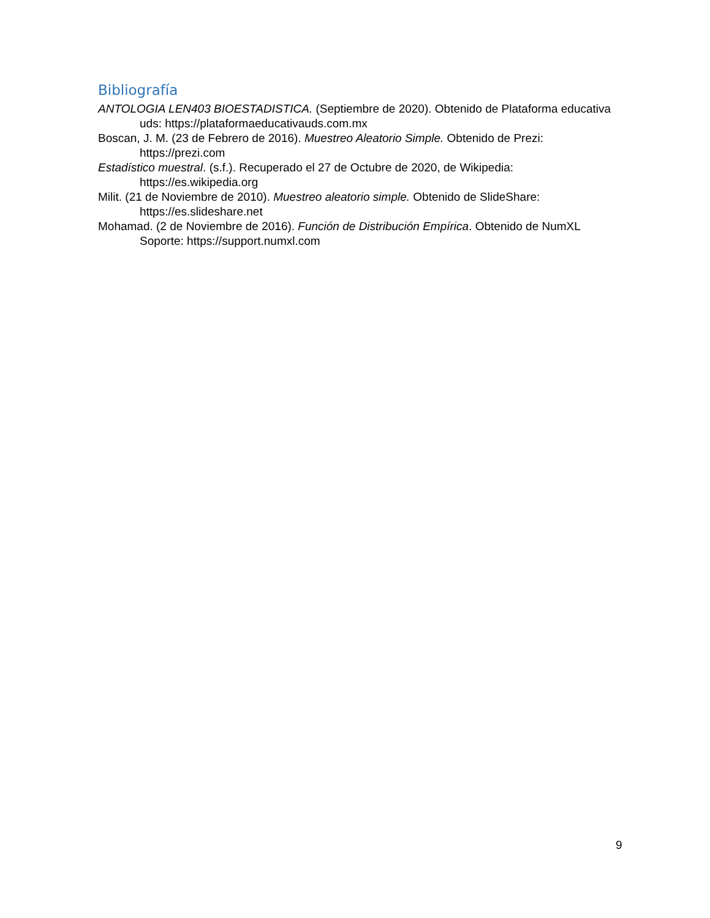Bibliografía
ANTOLOGIA LEN403 BIOESTADISTICA. (Septiembre de 2020). Obtenido de Plataforma educativa uds: https://plataformaeducativauds.com.mx
Boscan, J. M. (23 de Febrero de 2016). Muestreo Aleatorio Simple. Obtenido de Prezi: https://prezi.com
Estadístico muestral. (s.f.). Recuperado el 27 de Octubre de 2020, de Wikipedia: https://es.wikipedia.org
Milit. (21 de Noviembre de 2010). Muestreo aleatorio simple. Obtenido de SlideShare: https://es.slideshare.net
Mohamad. (2 de Noviembre de 2016). Función de Distribución Empírica. Obtenido de NumXL Soporte: https://support.numxl.com
9